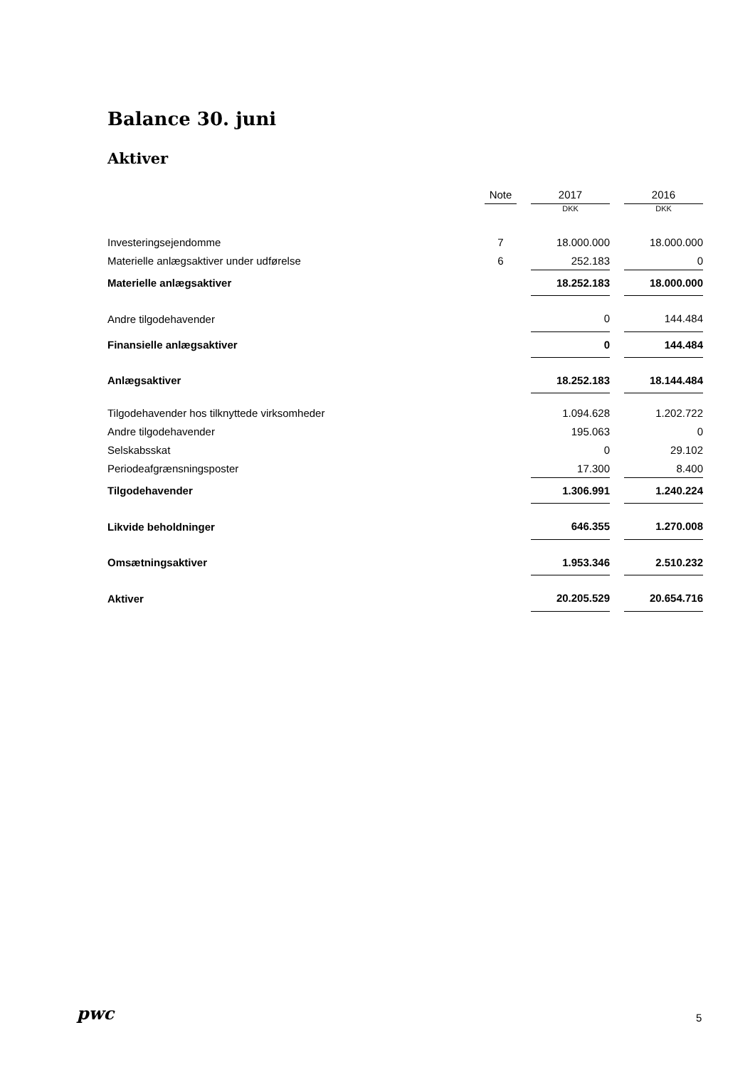Balance 30. juni
Aktiver
| | Note | | 2017 | | 2016 |
| --- | --- | --- | --- | --- | --- |
| | | | DKK | | DKK |
| Investeringsejendomme | 7 | | 18.000.000 | | 18.000.000 |
| Materielle anlægsaktiver under udførelse | 6 | | 252.183 | | 0 |
| Materielle anlægsaktiver | | | 18.252.183 | | 18.000.000 |
| Andre tilgodehavender | | | 0 | | 144.484 |
| Finansielle anlægsaktiver | | | 0 | | 144.484 |
| Anlægsaktiver | | | 18.252.183 | | 18.144.484 |
| Tilgodehavender hos tilknyttede virksomheder | | | 1.094.628 | | 1.202.722 |
| Andre tilgodehavender | | | 195.063 | | 0 |
| Selskabsskat | | | 0 | | 29.102 |
| Periodeafgrænsningsposter | | | 17.300 | | 8.400 |
| Tilgodehavender | | | 1.306.991 | | 1.240.224 |
| Likvide beholdninger | | | 646.355 | | 1.270.008 |
| Omsætningsaktiver | | | 1.953.346 | | 2.510.232 |
| Aktiver | | | 20.205.529 | | 20.654.716 |
pwc 5